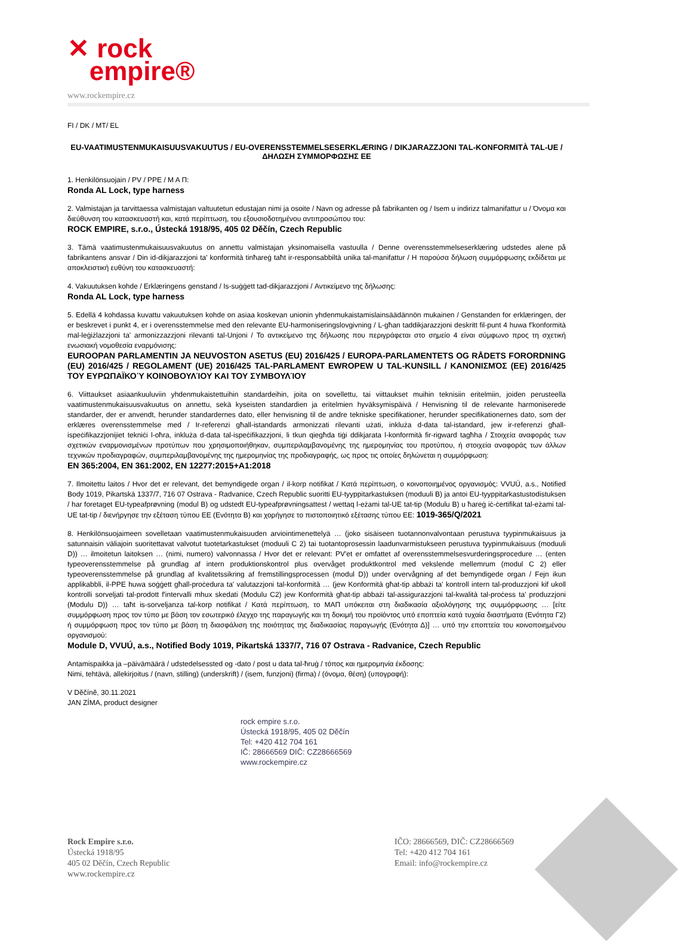✕ rock
empire®
www.rockempire.cz
FI / DK / MT/ EL
EU-VAATIMUSTENMUKAISUUSVAKUUTUS / EU-OVERENSSTEMMELSESERKLÆRING / DIKJARAZZJONI TAL-KONFORMITÀ TAL-UE / ΔΗΛΩΣΗ ΣΥΜΜΟΡΦΩΣΗΣ ΕΕ
1. Henkilönsuojain / PV / PPE / Μ Α Π:
Ronda AL Lock, type harness
2. Valmistajan ja tarvittaessa valmistajan valtuutetun edustajan nimi ja osoite / Navn og adresse på fabrikanten og / Isem u indirizz talmanifattur u / Όνομα και διεύθυνση του κατασκευαστή και, κατά περίπτωση, του εξουσιοδοτημένου αντιπροσώπου του:
ROCK EMPIRE, s.r.o., Ústecká 1918/95, 405 02 Děčín, Czech Republic
3. Tämä vaatimustenmukaisuusvakuutus on annettu valmistajan yksinomaisella vastuulla / Denne overensstemmelseserklæring udstedes alene på fabrikantens ansvar / Din id-dikjarazzjoni ta' konformità tinħareġ taħt ir-responsabbiltà unika tal-manifattur / Η παρούσα δήλωση συμμόρφωσης εκδίδεται με αποκλειστική ευθύνη του κατασκευαστή:
4. Vakuutuksen kohde / Erklæringens genstand / Is-suġġett tad-dikjarazzjoni / Αντικείμενο της δήλωσης:
Ronda AL Lock, type harness
5. Edellä 4 kohdassa kuvattu vakuutuksen kohde on asiaa koskevan unionin yhdenmukaistamislainsäädännön mukainen / Genstanden for erklæringen, der er beskrevet i punkt 4, er i overensstemmelse med den relevante EU-harmoniseringslovgivning / L-għan taddikjarazzjoni deskritt fil-punt 4 huwa f'konformità mal-leġiżlazzjoni ta' armonizzazzjoni rilevanti tal-Unjoni / Το αντικείμενο της δήλωσης που περιγράφεται στο σημείο 4 είναι σύμφωνο προς τη σχετική ενωσιακή νομοθεσία εναρμόνισης:
EUROOPAN PARLAMENTIN JA NEUVOSTON ASETUS (EU) 2016/425 / EUROPA-PARLAMENTETS OG RÅDETS FORORDNING (EU) 2016/425 / REGOLAMENT (UE) 2016/425 TAL-PARLAMENT EWROPEW U TAL-KUNSILL / ΚΑΝΟΝΙΣΜΌΣ (ΕΕ) 2016/425 ΤΟΥ ΕΥΡΩΠΑΪΚΟΎ ΚΟΙΝΟΒΟΥΛΊΟΥ ΚΑΙ ΤΟΥ ΣΥΜΒΟΥΛΊΟΥ
6. Viittaukset asiaankuuluviin yhdenmukaistettuihin standardeihin, joita on sovellettu, tai viittaukset muihin teknisiin eritelmiin, joiden perusteella vaatimustenmukaisuusvakuutus on annettu, sekä kyseisten standardien ja eritelmien hyväksymispäivä / Henvisning til de relevante harmoniserede standarder, der er anvendt, herunder standardernes dato, eller henvisning til de andre tekniske specifikationer, herunder specifikationernes dato, som der erklæres overensstemmelse med / Ir-referenzi għall-istandards armonizzati rilevanti użati, inkluża d-data tal-istandard, jew ir-referenzi għall-ispeċifikazzjonijiet tekniċi l-oħra, inkluża d-data tal-ispeċifikazzjoni, li tkun qiegħda tiġi ddikjarata l-konformità fir-rigward tagħha / Στοιχεία αναφοράς των σχετικών εναρμονισμένων προτύπων που χρησιμοποιήθηκαν, συμπεριλαμβανομένης της ημερομηνίας του προτύπου, ή στοιχεία αναφοράς των άλλων τεχνικών προδιαγραφών, συμπεριλαμβανομένης της ημερομηνίας της προδιαγραφής, ως προς τις οποίες δηλώνεται η συμμόρφωση:
EN 365:2004, EN 361:2002, EN 12277:2015+A1:2018
7. Ilmoitettu laitos / Hvor det er relevant, det bemyndigede organ / il-korp notifikat / Κατά περίπτωση, ο κοινοποιημένος οργανισμός: VVUÚ, a.s., Notified Body 1019, Pikartská 1337/7, 716 07 Ostrava - Radvanice, Czech Republic suoritti EU-tyyppitarkastuksen (moduuli B) ja antoi EU-tyyppitarkastustodistuksen / har foretaget EU-typeafprøvning (modul B) og udstedt EU-typeafprøvningsattest / wettaq l-eżami tal-UE tat-tip (Modulu B) u ħareġ iċ-ċertifikat tal-eżami tal-UE tat-tip / διενήργησε την εξέταση τύπου ΕΕ (Ενότητα B) και χορήγησε το πιστοποιητικό εξέτασης τύπου ΕΕ: 1019-365/Q/2021
8. Henkilönsuojaimeen sovelletaan vaatimustenmukaisuuden arviointimenettelyä … (joko sisäiseen tuotannonvalvontaan perustuva tyypinmukaisuus ja satunnaisin väliajoin suoritettavat valvotut tuotetarkastukset (moduuli C 2) tai tuotantoprosessin laadunvarmistukseen perustuva tyypinmukaisuus (moduuli D)) … ilmoitetun laitoksen … (nimi, numero) valvonnassa / Hvor det er relevant: PV'et er omfattet af overensstemmelsesvurderingsprocedure … (enten typeoverensstemmelse på grundlag af intern produktionskontrol plus overvåget produktkontrol med vekslende mellemrum (modul C 2) eller typeoverensstemmelse på grundlag af kvalitetssikring af fremstillingsprocessen (modul D)) under overvågning af det bemyndigede organ / Fejn ikun applikabbli, il-PPE huwa soġġett għall-proċedura ta' valutazzjoni tal-konformità … (jew Konformità għat-tip abbażi ta' kontroll intern tal-produzzjoni kif ukoll kontrolli sorveljati tal-prodott f'intervalli mhux skedati (Modulu C2) jew Konformità għat-tip abbażi tal-assigurazzjoni tal-kwalità tal-proċess ta' produzzjoni (Modulu D)) … taħt is-sorveljanza tal-korp notifikat / Κατά περίπτωση, το ΜΑΠ υπόκειται στη διαδικασία αξιολόγησης της συμμόρφωσης … [είτε συμμόρφωση προς τον τύπο με βάση τον εσωτερικό έλεγχο της παραγωγής και τη δοκιμή του προϊόντος υπό εποπτεία κατά τυχαία διαστήματα (Ενότητα Γ2) ή συμμόρφωση προς τον τύπο με βάση τη διασφάλιση της ποιότητας της διαδικασίας παραγωγής (Ενότητα Δ)] … υπό την εποπτεία του κοινοποιημένου οργανισμού:
Module D, VVUÚ, a.s., Notified Body 1019, Pikartská 1337/7, 716 07 Ostrava - Radvanice, Czech Republic
Antamispaikka ja –päivämäärä / udstedelsessted og -dato / post u data tal-ħruġ / τόπος και ημερομηνία έκδοσης:
Nimi, tehtävä, allekirjoitus / (navn, stilling) (underskrift) / (isem, funzjoni) (firma) / (όνομα, θέση) (υπογραφή):
V Děčíně, 30.11.2021
JAN ZÍMA, product designer
rock empire s.r.o.
Ústecká 1918/95, 405 02 Děčín
Tel: +420 412 704 161
IČ: 28666569 DIČ: CZ28666569
www.rockempire.cz
Rock Empire s.r.o.
Ústecká 1918/95
405 02 Děčín, Czech Republic
www.rockempire.cz
IČO: 28666569, DIČ: CZ28666569
Tel: +420 412 704 161
Email: info@rockempire.cz